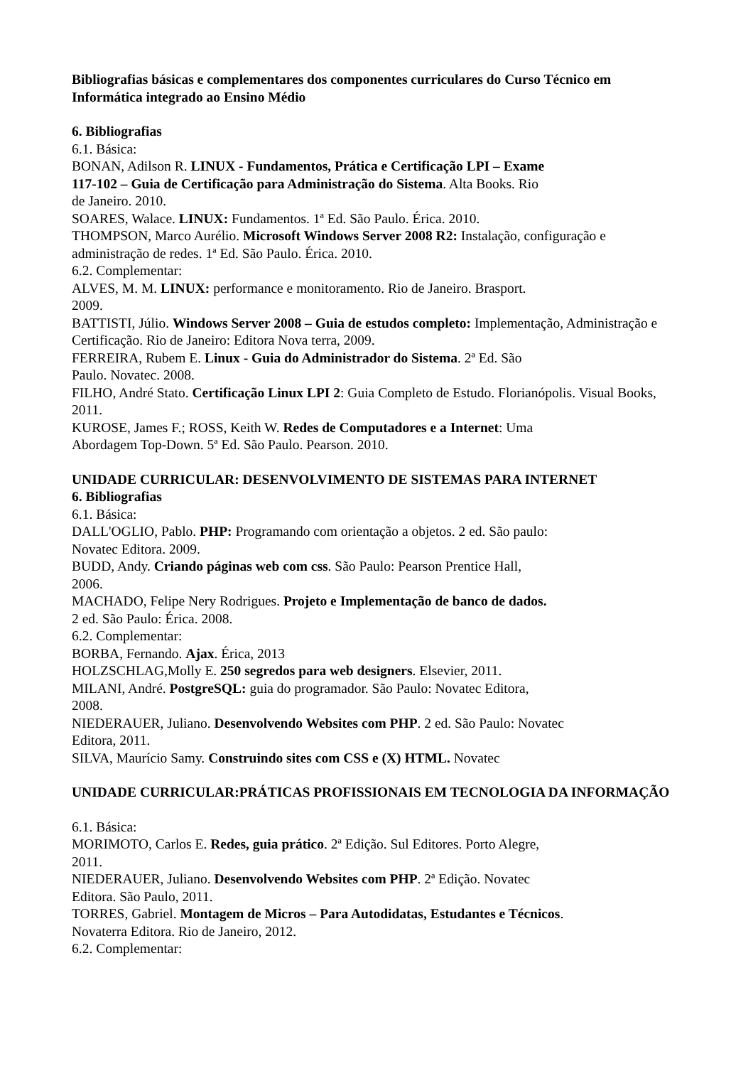Bibliografias básicas e complementares dos componentes curriculares do Curso Técnico em Informática integrado ao Ensino Médio
6. Bibliografias
6.1. Básica:
BONAN, Adilson R. LINUX - Fundamentos, Prática e Certificação LPI – Exame
117-102 – Guia de Certificação para Administração do Sistema. Alta Books. Rio
de Janeiro. 2010.
SOARES, Walace. LINUX: Fundamentos. 1ª Ed. São Paulo. Érica. 2010.
THOMPSON, Marco Aurélio. Microsoft Windows Server 2008 R2: Instalação, configuração e administração de redes. 1ª Ed. São Paulo. Érica. 2010.
6.2. Complementar:
ALVES, M. M. LINUX: performance e monitoramento. Rio de Janeiro. Brasport.
2009.
BATTISTI, Júlio. Windows Server 2008 – Guia de estudos completo: Implementação, Administração e Certificação. Rio de Janeiro: Editora Nova terra, 2009.
FERREIRA, Rubem E. Linux - Guia do Administrador do Sistema. 2ª Ed. São
Paulo. Novatec. 2008.
FILHO, André Stato. Certificação Linux LPI 2: Guia Completo de Estudo. Florianópolis. Visual Books, 2011.
KUROSE, James F.; ROSS, Keith W. Redes de Computadores e a Internet: Uma
Abordagem Top-Down. 5ª Ed. São Paulo. Pearson. 2010.
UNIDADE CURRICULAR: DESENVOLVIMENTO DE SISTEMAS PARA INTERNET
6. Bibliografias
6.1. Básica:
DALL'OGLIO, Pablo. PHP: Programando com orientação a objetos. 2 ed. São paulo:
Novatec Editora. 2009.
BUDD, Andy. Criando páginas web com css. São Paulo: Pearson Prentice Hall,
2006.
MACHADO, Felipe Nery Rodrigues. Projeto e Implementação de banco de dados.
2 ed. São Paulo: Érica. 2008.
6.2. Complementar:
BORBA, Fernando. Ajax. Érica, 2013
HOLZSCHLAG,Molly E. 250 segredos para web designers. Elsevier, 2011.
MILANI, André. PostgreSQL: guia do programador. São Paulo: Novatec Editora,
2008.
NIEDERAUER, Juliano. Desenvolvendo Websites com PHP. 2 ed. São Paulo: Novatec
Editora, 2011.
SILVA, Maurício Samy. Construindo sites com CSS e (X) HTML. Novatec
UNIDADE CURRICULAR:PRÁTICAS PROFISSIONAIS EM TECNOLOGIA DA INFORMAÇÃO
6.1. Básica:
MORIMOTO, Carlos E. Redes, guia prático. 2ª Edição. Sul Editores. Porto Alegre,
2011.
NIEDERAUER, Juliano. Desenvolvendo Websites com PHP. 2ª Edição. Novatec
Editora. São Paulo, 2011.
TORRES, Gabriel. Montagem de Micros – Para Autodidatas, Estudantes e Técnicos.
Novaterra Editora. Rio de Janeiro, 2012.
6.2. Complementar: